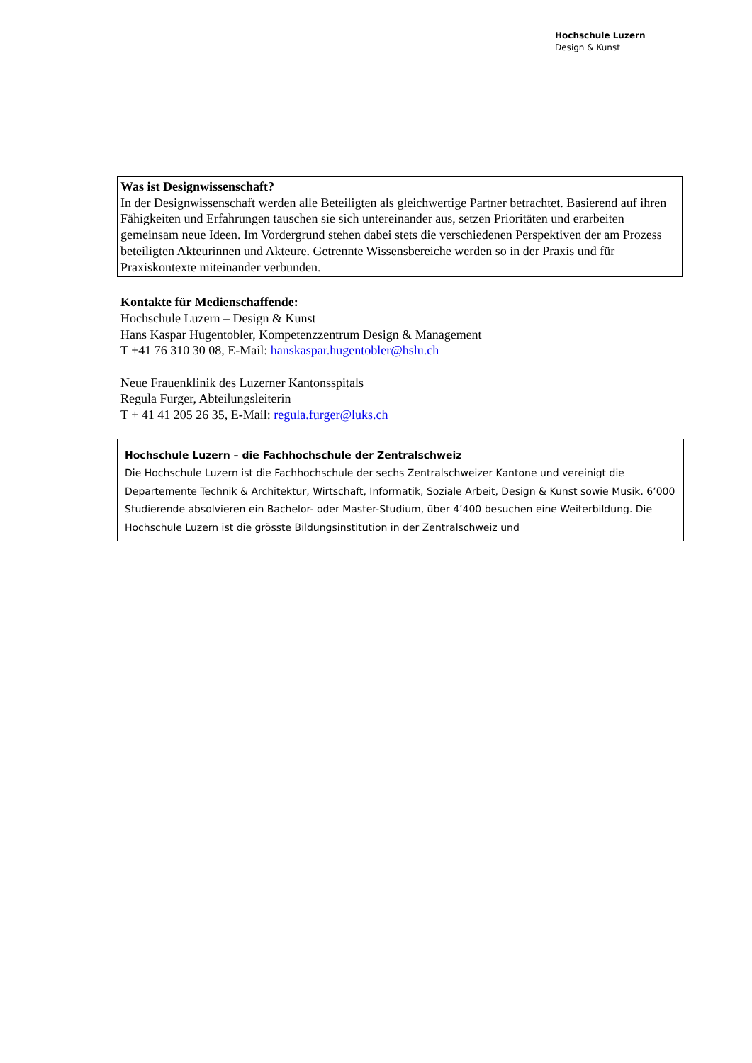Hochschule Luzern
Design & Kunst
Was ist Designwissenschaft?
In der Designwissenschaft werden alle Beteiligten als gleichwertige Partner betrachtet. Basierend auf ihren Fähigkeiten und Erfahrungen tauschen sie sich untereinander aus, setzen Prioritäten und erarbeiten gemeinsam neue Ideen. Im Vordergrund stehen dabei stets die verschiedenen Perspektiven der am Prozess beteiligten Akteurinnen und Akteure. Getrennte Wissensbereiche werden so in der Praxis und für Praxiskontexte miteinander verbunden.
Kontakte für Medienschaffende:
Hochschule Luzern – Design & Kunst
Hans Kaspar Hugentobler, Kompetenzzentrum Design & Management
T +41 76 310 30 08, E-Mail: hanskaspar.hugentobler@hslu.ch
Neue Frauenklinik des Luzerner Kantonsspitals
Regula Furger, Abteilungsleiterin
T + 41 41 205 26 35, E-Mail: regula.furger@luks.ch
Hochschule Luzern – die Fachhochschule der Zentralschweiz
Die Hochschule Luzern ist die Fachhochschule der sechs Zentralschweizer Kantone und vereinigt die Departemente Technik & Architektur, Wirtschaft, Informatik, Soziale Arbeit, Design & Kunst sowie Musik. 6’000 Studierende absolvieren ein Bachelor- oder Master-Studium, über 4’400 besuchen eine Weiterbildung. Die Hochschule Luzern ist die grösste Bildungsinstitution in der Zentralschweiz und